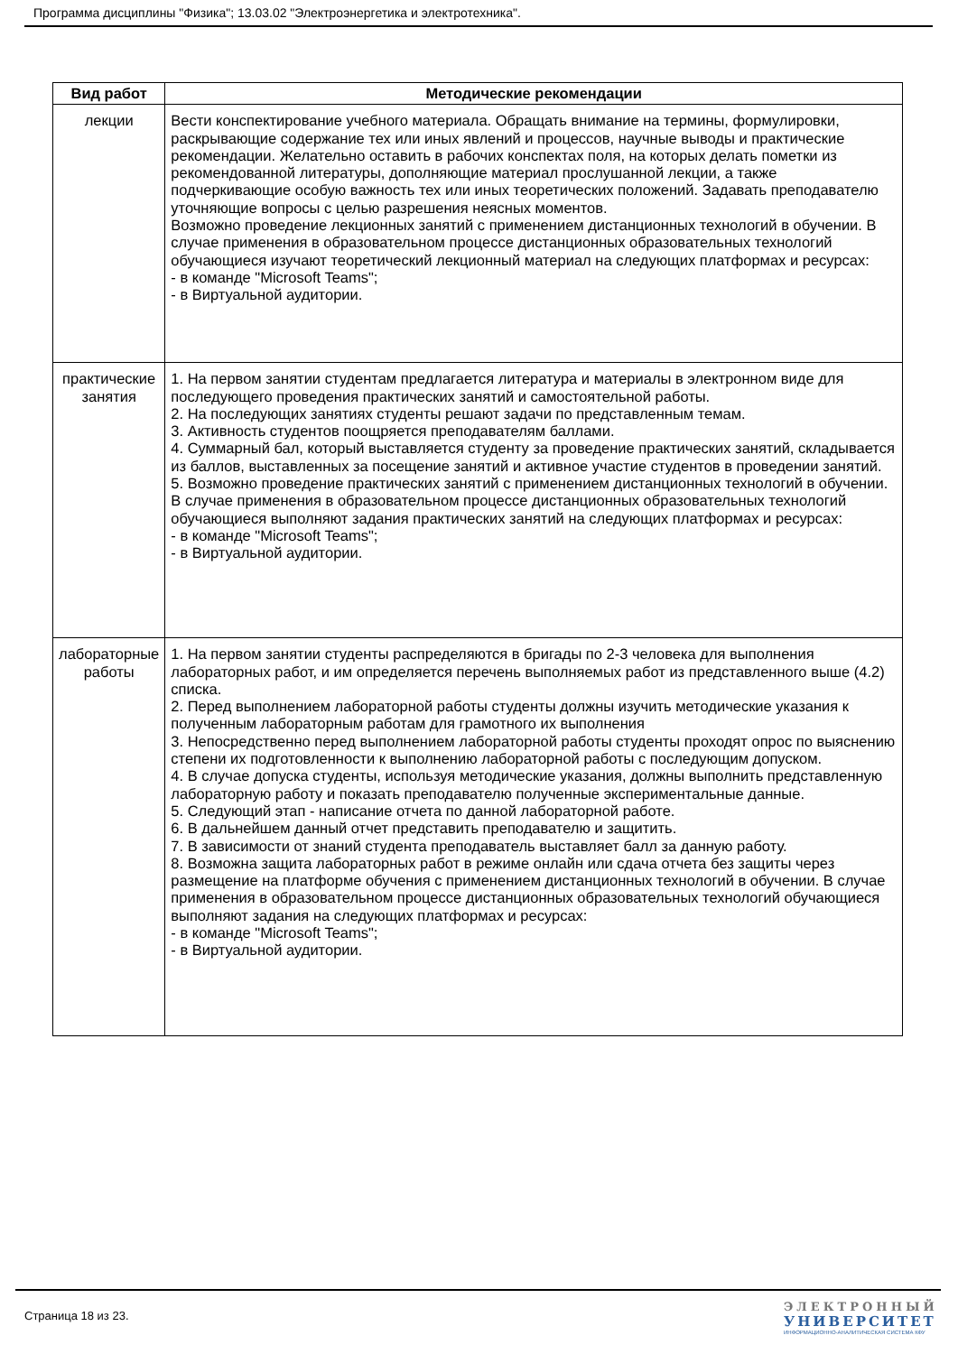Программа дисциплины "Физика"; 13.03.02 "Электроэнергетика и электротехника".
| Вид работ | Методические рекомендации |
| --- | --- |
| лекции | Вести конспектирование учебного материала. Обращать внимание на термины, формулировки, раскрывающие содержание тех или иных явлений и процессов, научные выводы и практические рекомендации. Желательно оставить в рабочих конспектах поля, на которых делать пометки из рекомендованной литературы, дополняющие материал прослушанной лекции, а также подчеркивающие особую важность тех или иных теоретических положений. Задавать преподавателю уточняющие вопросы с целью разрешения неясных моментов. Возможно проведение лекционных занятий с применением дистанционных технологий в обучении. В случае применения в образовательном процессе дистанционных образовательных технологий обучающиеся изучают теоретический лекционный материал на следующих платформах и ресурсах: - в команде "Microsoft Teams"; - в Виртуальной аудитории. |
| практические занятия | 1. На первом занятии студентам предлагается литература и материалы в электронном виде для последующего проведения практических занятий и самостоятельной работы. 2. На последующих занятиях студенты решают задачи по представленным темам. 3. Активность студентов поощряется преподавателям баллами. 4. Суммарный бал, который выставляется студенту за проведение практических занятий, складывается из баллов, выставленных за посещение занятий и активное участие студентов в проведении занятий. 5. Возможно проведение практических занятий с применением дистанционных технологий в обучении. В случае применения в образовательном процессе дистанционных образовательных технологий обучающиеся выполняют задания практических занятий на следующих платформах и ресурсах: - в команде "Microsoft Teams"; - в Виртуальной аудитории. |
| лабораторные работы | 1. На первом занятии студенты распределяются в бригады по 2-3 человека для выполнения лабораторных работ, и им определяется перечень выполняемых работ из представленного выше (4.2) списка. 2. Перед выполнением лабораторной работы студенты должны изучить методические указания к полученным лабораторным работам для грамотного их выполнения 3. Непосредственно перед выполнением лабораторной работы студенты проходят опрос по выяснению степени их подготовленности к выполнению лабораторной работы с последующим допуском. 4. В случае допуска студенты, используя методические указания, должны выполнить представленную лабораторную работу и показать преподавателю полученные экспериментальные данные. 5. Следующий этап - написание отчета по данной лабораторной работе. 6. В дальнейшем данный отчет представить преподавателю и защитить. 7. В зависимости от знаний студента преподаватель выставляет балл за данную работу. 8. Возможна защита лабораторных работ в режиме онлайн или сдача отчета без защиты через размещение на платформе обучения с применением дистанционных технологий в обучении. В случае применения в образовательном процессе дистанционных образовательных технологий обучающиеся выполняют задания на следующих платформах и ресурсах: - в команде "Microsoft Teams"; - в Виртуальной аудитории. |
Страница 18 из 23.
ЭЛЕКТРОННЫЙ
УНИВЕРСИТЕТ
ИНФОРМАЦИОННО-АНАЛИТИЧЕСКАЯ СИСТЕМА КФУ